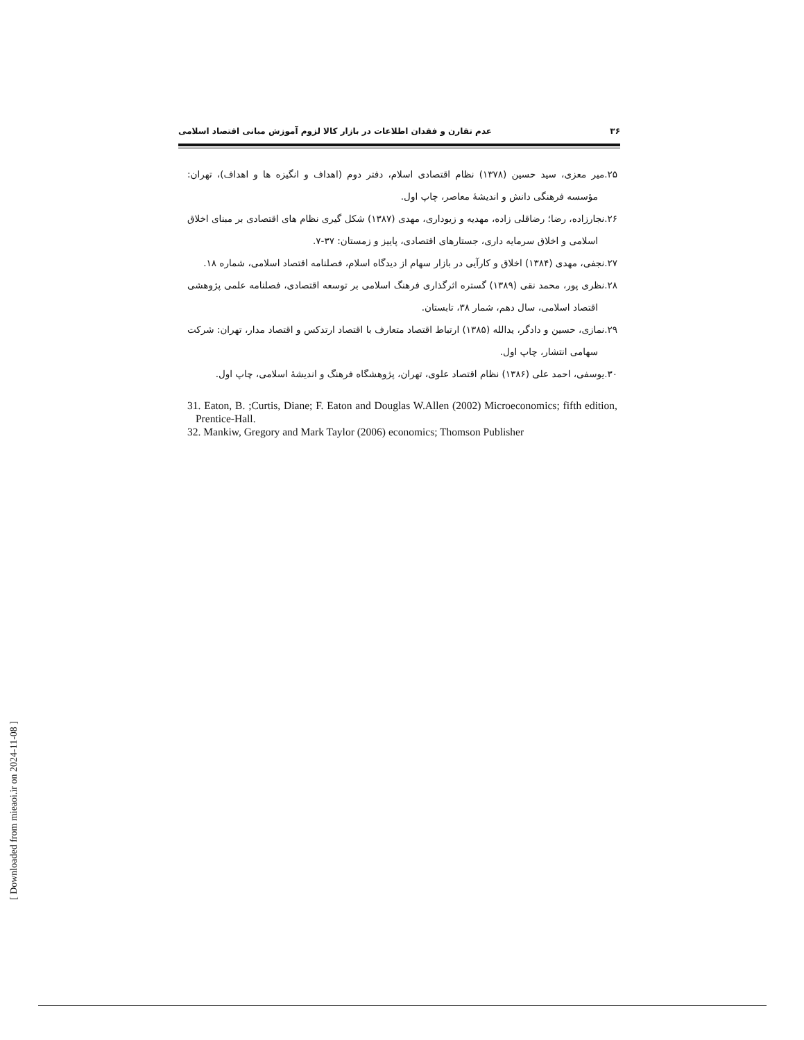۳۶ عدم تقارن و فقدان اطلاعات در بازار کالا لزوم آموزش مبانی اقتصاد اسلامی
۲۵.میر معزی، سید حسین (۱۳۷۸) نظام اقتصادی اسلام، دفتر دوم (اهداف و انگیزه ها و اهداف)، تهران: مؤسسه فرهنگی دانش و اندیشهٔ معاصر، چاپ اول.
۲۶.نجارزاده، رضا؛ رضاقلی زاده، مهدیه و زیوداری، مهدی (۱۳۸۷) شکل گیری نظام های اقتصادی بر مبنای اخلاق اسلامی و اخلاق سرمایه داری، جستارهای اقتصادی، پاییز و زمستان: ۳۷-۷.
۲۷.نجفی، مهدی (۱۳۸۴) اخلاق و کارآیی در بازار سهام از دیدگاه اسلام، فصلنامه اقتصاد اسلامی، شماره ۱۸.
۲۸.نظری پور، محمد نقی (۱۳۸۹) گستره اثرگذاری فرهنگ اسلامی بر توسعه اقتصادی، فصلنامه علمی پژوهشی اقتصاد اسلامی، سال دهم، شمار ۳۸، تابستان.
۲۹.نمازی، حسین و دادگر، یدالله (۱۳۸۵) ارتباط اقتصاد متعارف با اقتصاد ارتدکس و اقتصاد مدار، تهران: شرکت سهامی انتشار، چاپ اول.
۳۰.یوسفی، احمد علی (۱۳۸۶) نظام اقتصاد علوی، تهران، پژوهشگاه فرهنگ و اندیشهٔ اسلامی، چاپ اول.
31. Eaton, B. ;Curtis, Diane; F. Eaton and Douglas W.Allen (2002) Microeconomics; fifth edition, Prentice-Hall.
32. Mankiw, Gregory and Mark Taylor (2006) economics; Thomson Publisher
[ Downloaded from mieaoi.ir on 2024-11-08 ]